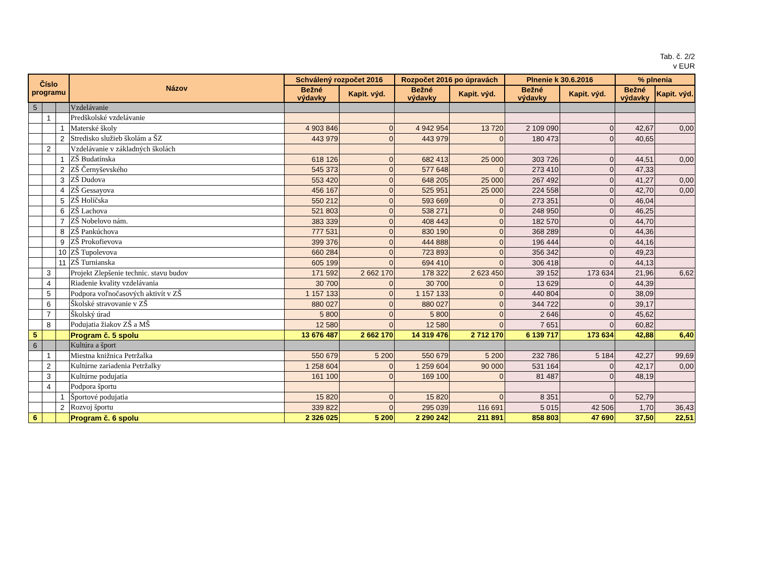Tab. č. 2/2
v EUR
| Číslo programu | | | Názov | Schválený rozpočet 2016 | | Rozpočet 2016 po úpravách | | Plnenie k 30.6.2016 | | % plnenia | |
| --- | --- | --- | --- | --- | --- | --- | --- | --- | --- | --- | --- |
| | | | | Bežné výdavky | Kapit. výd. | Bežné výdavky | Kapit. výd. | Bežné výdavky | Kapit. výd. | Bežné výdavky | Kapit. výd. |
| 5 | | | Vzdelávanie | | | | | | | | |
| | 1 | | Predškolské vzdelávanie | | | | | | | | |
| | | 1 | Materské školy | 4 903 846 | 0 | 4 942 954 | 13 720 | 2 109 090 | 0 | 42,67 | 0,00 |
| | | 2 | Stredisko služieb školám a ŠZ | 443 979 | 0 | 443 979 | 0 | 180 473 | 0 | 40,65 | |
| | 2 | | Vzdelávanie v základných školách | | | | | | | | |
| | | 1 | ZŠ Budatínska | 618 126 | 0 | 682 413 | 25 000 | 303 726 | 0 | 44,51 | 0,00 |
| | | 2 | ZŠ Černyševského | 545 373 | 0 | 577 648 | 0 | 273 410 | 0 | 47,33 | |
| | | 3 | ZŠ Dudova | 553 420 | 0 | 648 205 | 25 000 | 267 492 | 0 | 41,27 | 0,00 |
| | | 4 | ZŠ Gessayova | 456 167 | 0 | 525 951 | 25 000 | 224 558 | 0 | 42,70 | 0,00 |
| | | 5 | ZŠ Holíčska | 550 212 | 0 | 593 669 | 0 | 273 351 | 0 | 46,04 | |
| | | 6 | ZŠ Lachova | 521 803 | 0 | 538 271 | 0 | 248 950 | 0 | 46,25 | |
| | | 7 | ZŠ Nobelovo nám. | 383 339 | 0 | 408 443 | 0 | 182 570 | 0 | 44,70 | |
| | | 8 | ZŠ Pankúchova | 777 531 | 0 | 830 190 | 0 | 368 289 | 0 | 44,36 | |
| | | 9 | ZŠ Prokofievova | 399 376 | 0 | 444 888 | 0 | 196 444 | 0 | 44,16 | |
| | | 10 | ZŠ Tupolevova | 660 284 | 0 | 723 893 | 0 | 356 342 | 0 | 49,23 | |
| | | 11 | ZŠ Turnianska | 605 199 | 0 | 694 410 | 0 | 306 418 | 0 | 44,13 | |
| | 3 | | Projekt Zlepšenie technic. stavu budov | 171 592 | 2 662 170 | 178 322 | 2 623 450 | 39 152 | 173 634 | 21,96 | 6,62 |
| | 4 | | Riadenie kvality vzdelávania | 30 700 | 0 | 30 700 | 0 | 13 629 | 0 | 44,39 | |
| | 5 | | Podpora voľnočasových aktivít v ZŠ | 1 157 133 | 0 | 1 157 133 | 0 | 440 804 | 0 | 38,09 | |
| | 6 | | Školské stravovanie v ZŠ | 880 027 | 0 | 880 027 | 0 | 344 722 | 0 | 39,17 | |
| | 7 | | Školský úrad | 5 800 | 0 | 5 800 | 0 | 2 646 | 0 | 45,62 | |
| | 8 | | Podujatia žiakov ZŠ a MŠ | 12 580 | 0 | 12 580 | 0 | 7 651 | 0 | 60,82 | |
| 5 | | | Program č. 5 spolu | 13 676 487 | 2 662 170 | 14 319 476 | 2 712 170 | 6 139 717 | 173 634 | 42,88 | 6,40 |
| 6 | | | Kultúra a šport | | | | | | | | |
| | 1 | | Miestna knižnica Petržalka | 550 679 | 5 200 | 550 679 | 5 200 | 232 786 | 5 184 | 42,27 | 99,69 |
| | 2 | | Kultúrne zariadenia Petržalky | 1 258 604 | 0 | 1 259 604 | 90 000 | 531 164 | 0 | 42,17 | 0,00 |
| | 3 | | Kultúrne podujatia | 161 100 | 0 | 169 100 | 0 | 81 487 | 0 | 48,19 | |
| | 4 | | Podpora športu | | | | | | | | |
| | | 1 | Športové podujatia | 15 820 | 0 | 15 820 | 0 | 8 351 | 0 | 52,79 | |
| | | 2 | Rozvoj športu | 339 822 | 0 | 295 039 | 116 691 | 5 015 | 42 506 | 1,70 | 36,43 |
| 6 | | | Program č. 6 spolu | 2 326 025 | 5 200 | 2 290 242 | 211 891 | 858 803 | 47 690 | 37,50 | 22,51 |